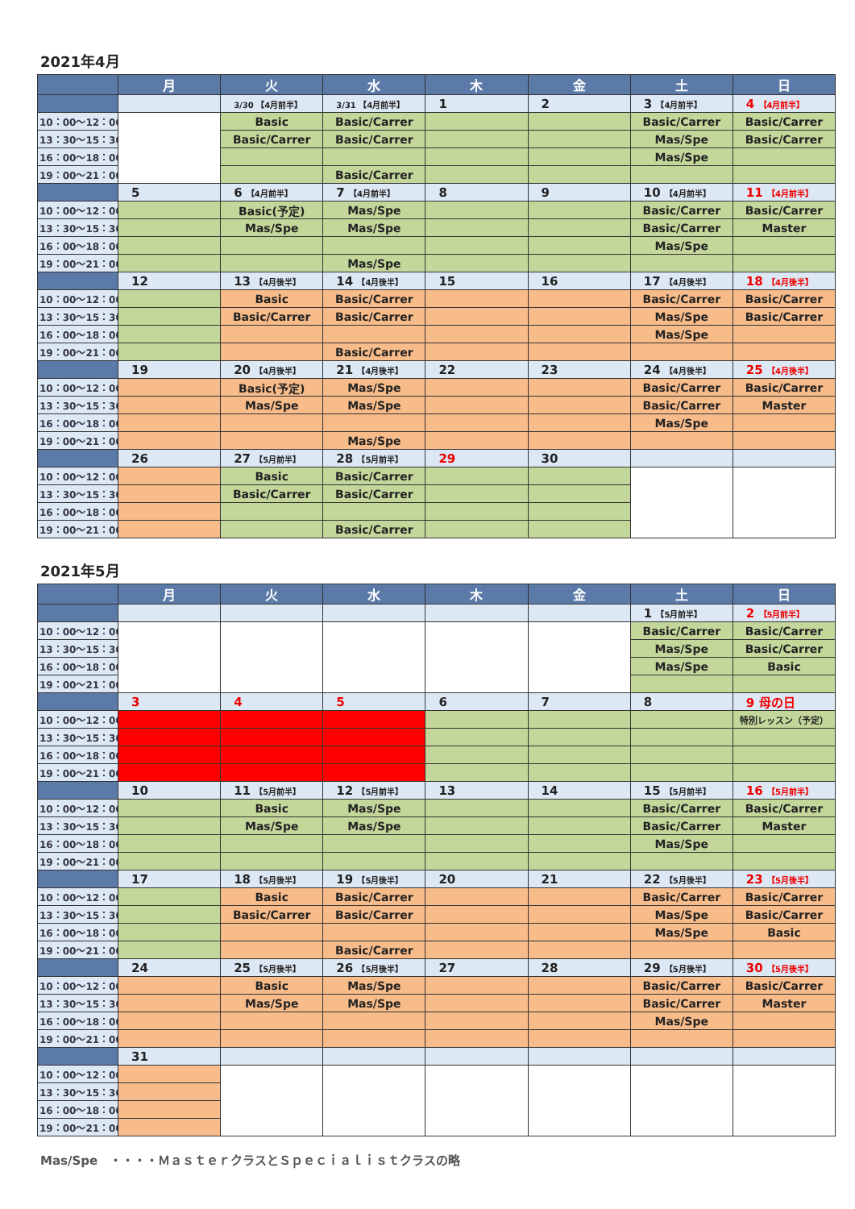2021年4月
| | 月 | 火 | 水 | 木 | 金 | 土 | 日 |
| --- | --- | --- | --- | --- | --- | --- | --- |
| | | 3/30 【4月前半】 | 3/31 【4月前半】 | 1 | 2 | 3 【4月前半】 | 4 【4月前半】 |
| 10：00～12：00 | | Basic | Basic/Carrer | | | Basic/Carrer | Basic/Carrer |
| 13：30～15：30 | | Basic/Carrer | Basic/Carrer | | | Mas/Spe | Basic/Carrer |
| 16：00～18：00 | | | | | | Mas/Spe | |
| 19：00～21：00 | | | Basic/Carrer | | | | |
| | 5 | 6 【4月前半】 | 7 【4月前半】 | 8 | 9 | 10 【4月前半】 | 11 【4月前半】 |
| 10：00～12：00 | | Basic(予定) | Mas/Spe | | | Basic/Carrer | Basic/Carrer |
| 13：30～15：30 | | Mas/Spe | Mas/Spe | | | Basic/Carrer | Master |
| 16：00～18：00 | | | | | | Mas/Spe | |
| 19：00～21：00 | | | Mas/Spe | | | | |
| | 12 | 13 【4月後半】 | 14 【4月後半】 | 15 | 16 | 17 【4月後半】 | 18 【4月後半】 |
| 10：00～12：00 | | Basic | Basic/Carrer | | | Basic/Carrer | Basic/Carrer |
| 13：30～15：30 | | Basic/Carrer | Basic/Carrer | | | Mas/Spe | Basic/Carrer |
| 16：00～18：00 | | | | | | Mas/Spe | |
| 19：00～21：00 | | | Basic/Carrer | | | | |
| | 19 | 20 【4月後半】 | 21 【4月後半】 | 22 | 23 | 24 【4月後半】 | 25 【4月後半】 |
| 10：00～12：00 | | Basic(予定) | Mas/Spe | | | Basic/Carrer | Basic/Carrer |
| 13：30～15：30 | | Mas/Spe | Mas/Spe | | | Basic/Carrer | Master |
| 16：00～18：00 | | | | | | Mas/Spe | |
| 19：00～21：00 | | | Mas/Spe | | | | |
| | 26 | 27 【5月前半】 | 28 【5月前半】 | 29 | 30 | | |
| 10：00～12：00 | | Basic | Basic/Carrer | | | | |
| 13：30～15：30 | | Basic/Carrer | Basic/Carrer | | | | |
| 16：00～18：00 | | | | | | | |
| 19：00～21：00 | | | Basic/Carrer | | | | |
2021年5月
| | 月 | 火 | 水 | 木 | 金 | 土 | 日 |
| --- | --- | --- | --- | --- | --- | --- | --- |
| | | | | | | 1 【5月前半】 | 2 【5月前半】 |
| 10：00～12：00 | | | | | | Basic/Carrer | Basic/Carrer |
| 13：30～15：30 | | | | | | Mas/Spe | Basic/Carrer |
| 16：00～18：00 | | | | | | Mas/Spe | Basic |
| 19：00～21：00 | | | | | | | |
| | 3 | 4 | 5 | 6 | 7 | 8 | 9 母の日 |
| 10：00～12：00 | | | | | | | 特別レッスン（予定） |
| 13：30～15：30 | | | | | | | |
| 16：00～18：00 | | | | | | | |
| 19：00～21：00 | | | | | | | |
| | 10 | 11 【5月前半】 | 12 【5月前半】 | 13 | 14 | 15 【5月前半】 | 16 【5月前半】 |
| 10：00～12：00 | | Basic | Mas/Spe | | | Basic/Carrer | Basic/Carrer |
| 13：30～15：30 | | Mas/Spe | Mas/Spe | | | Basic/Carrer | Master |
| 16：00～18：00 | | | | | | Mas/Spe | |
| 19：00～21：00 | | | | | | | |
| | 17 | 18 【5月後半】 | 19 【5月後半】 | 20 | 21 | 22 【5月後半】 | 23 【5月後半】 |
| 10：00～12：00 | | Basic | Basic/Carrer | | | Basic/Carrer | Basic/Carrer |
| 13：30～15：30 | | Basic/Carrer | Basic/Carrer | | | Mas/Spe | Basic/Carrer |
| 16：00～18：00 | | | | | | Mas/Spe | Basic |
| 19：00～21：00 | | | Basic/Carrer | | | | |
| | 24 | 25 【5月後半】 | 26 【5月後半】 | 27 | 28 | 29 【5月後半】 | 30 【5月後半】 |
| 10：00～12：00 | | Basic | Mas/Spe | | | Basic/Carrer | Basic/Carrer |
| 13：30～15：30 | | Mas/Spe | Mas/Spe | | | Basic/Carrer | Master |
| 16：00～18：00 | | | | | | Mas/Spe | |
| 19：00～21：00 | | | | | | | |
| | 31 | | | | | | |
| 10：00～12：00 | | | | | | | |
| 13：30～15：30 | | | | | | | |
| 16：00～18：00 | | | | | | | |
| 19：00～21：00 | | | | | | | |
Mas/Spe　・・・・ＭａｓｔｅｒクラスとＳｐｅｃｉａｌｉｓｔクラスの略